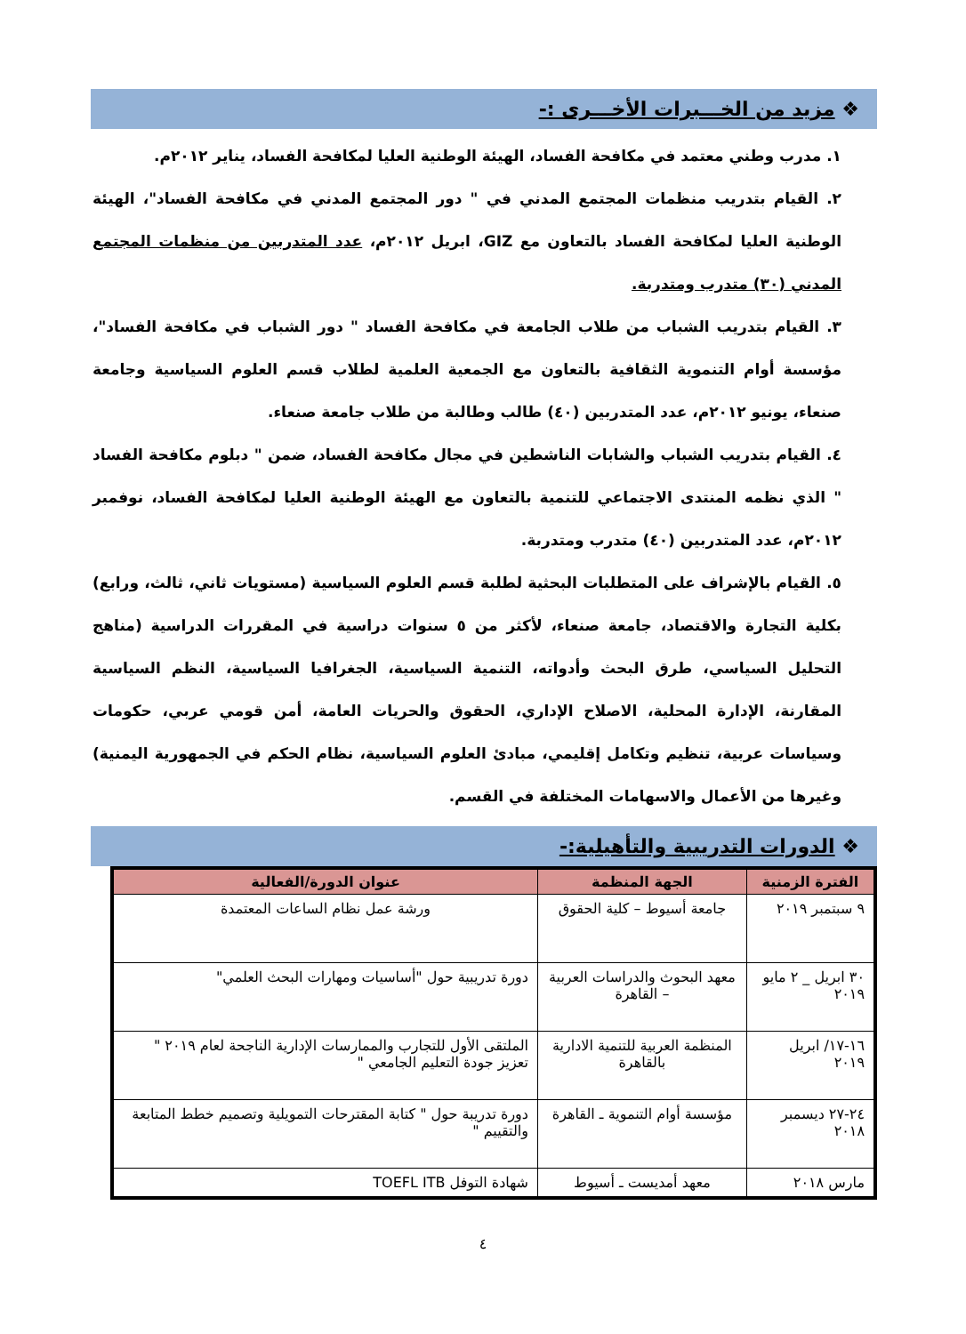❖ مزيد من الخـــبرات الأخـــرى :-
١. مدرب وطني معتمد في مكافحة الفساد، الهيئة الوطنية العليا لمكافحة الفساد، يناير ٢٠١٢م.
٢. القيام بتدريب منظمات المجتمع المدني في " دور المجتمع المدني في مكافحة الفساد"، الهيئة الوطنية العليا لمكافحة الفساد بالتعاون مع GIZ، ابريل ٢٠١٢م، عدد المتدربين من منظمات المجتمع المدني (٣٠) متدرب ومتدربة.
٣. القيام بتدريب الشباب من طلاب الجامعة في مكافحة الفساد " دور الشباب في مكافحة الفساد"، مؤسسة أوام التنموية الثقافية بالتعاون مع الجمعية العلمية لطلاب قسم العلوم السياسية وجامعة صنعاء، يونيو ٢٠١٢م، عدد المتدربين (٤٠) طالب وطالبة من طلاب جامعة صنعاء.
٤. القيام بتدريب الشباب والشابات الناشطين في مجال مكافحة الفساد، ضمن " دبلوم مكافحة الفساد " الذي نظمه المنتدى الاجتماعي للتنمية بالتعاون مع الهيئة الوطنية العليا لمكافحة الفساد، نوفمبر ٢٠١٢م، عدد المتدربين (٤٠) متدرب ومتدربة.
٥. القيام بالإشراف على المتطلبات البحثية لطلبة قسم العلوم السياسية (مستويات ثاني، ثالث، ورابع) بكلية التجارة والاقتصاد، جامعة صنعاء، لأكثر من ٥ سنوات دراسية في المقررات الدراسية (مناهج التحليل السياسي، طرق البحث وأدواته، التنمية السياسية، الجغرافيا السياسية، النظم السياسية المقارنة، الإدارة المحلية، الاصلاح الإداري، الحقوق والحريات العامة، أمن قومي عربي، حكومات وسياسات عربية، تنظيم وتكامل إقليمي، مبادئ العلوم السياسية، نظام الحكم في الجمهورية اليمنية) وغيرها من الأعمال والاسهامات المختلفة في القسم.
❖ الدورات التدريبية والتأهيلية:-
| الفترة الزمنية | الجهة المنظمة | عنوان الدورة/الفعالية |
| --- | --- | --- |
| ٩ سبتمبر ٢٠١٩ | جامعة أسيوط – كلية الحقوق | ورشة عمل نظام الساعات المعتمدة |
| ٣٠ ابريل _ ٢ مايو ٢٠١٩ | معهد البحوث والدراسات العربية – القاهرة | دورة تدريبية حول "أساسيات ومهارات البحث العلمي" |
| ١٦-١٧/ ابريل ٢٠١٩ | المنظمة العربية للتنمية الادارية بالقاهرة | الملتقى الأول للتجارب والممارسات الإدارية الناجحة لعام ٢٠١٩ " تعزيز جودة التعليم الجامعي " |
| ٢٤-٢٧ ديسمبر ٢٠١٨ | مؤسسة أوام التنموية ـ القاهرة | دورة تدريبة حول " كتابة المقترحات التمويلية وتصميم خطط المتابعة والتقييم " |
| مارس ٢٠١٨ | معهد أمديست ـ أسيوط | شهادة التوفل TOEFL ITB |
٤